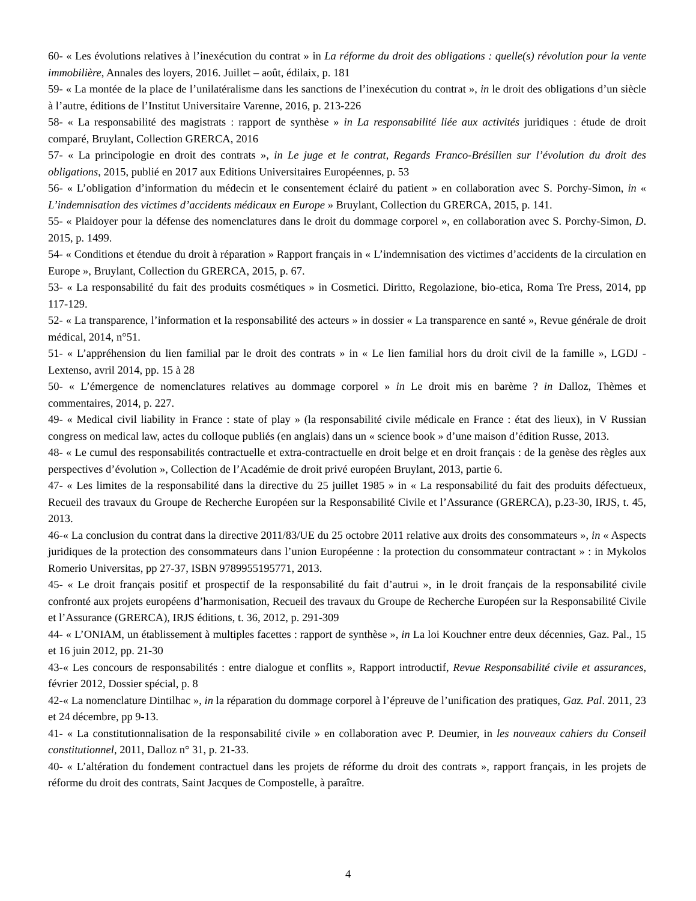60- « Les évolutions relatives à l’inexécution du contrat » in La réforme du droit des obligations : quelle(s) révolution pour la vente immobilière, Annales des loyers, 2016. Juillet – août, édilaix, p. 181
59- « La montée de la place de l’unilatéralisme dans les sanctions de l’inexécution du contrat », in le droit des obligations d’un siècle à l’autre, éditions de l’Institut Universitaire Varenne, 2016, p. 213-226
58- « La responsabilité des magistrats : rapport de synthèse » in La responsabilité liée aux activités juridiques : étude de droit comparé, Bruylant, Collection GRERCA, 2016
57- « La principologie en droit des contrats », in Le juge et le contrat, Regards Franco-Brésilien sur l’évolution du droit des obligations, 2015, publié en 2017 aux Editions Universitaires Européennes, p. 53
56- « L’obligation d’information du médecin et le consentement éclairé du patient » en collaboration avec S. Porchy-Simon, in « L’indemnisation des victimes d’accidents médicaux en Europe » Bruylant, Collection du GRERCA, 2015, p. 141.
55- « Plaidoyer pour la défense des nomenclatures dans le droit du dommage corporel », en collaboration avec S. Porchy-Simon, D. 2015, p. 1499.
54- « Conditions et étendue du droit à réparation » Rapport français in « L’indemnisation des victimes d’accidents de la circulation en Europe », Bruylant, Collection du GRERCA, 2015, p. 67.
53- « La responsabilité du fait des produits cosmétiques » in Cosmetici. Diritto, Regolazione, bio-etica, Roma Tre Press, 2014, pp 117-129.
52- « La transparence, l’information et la responsabilité des acteurs » in dossier « La transparence en santé », Revue générale de droit médical, 2014, n°51.
51- « L’appréhension du lien familial par le droit des contrats » in « Le lien familial hors du droit civil de la famille », LGDJ - Lextenso, avril 2014, pp. 15 à 28
50- « L’émergence de nomenclatures relatives au dommage corporel » in Le droit mis en barème ? in Dalloz, Thèmes et commentaires, 2014, p. 227.
49- « Medical civil liability in France : state of play » (la responsabilité civile médicale en France : état des lieux), in V Russian congress on medical law, actes du colloque publiés (en anglais) dans un « science book » d’une maison d’édition Russe, 2013.
48- « Le cumul des responsabilités contractuelle et extra-contractuelle en droit belge et en droit français : de la genèse des règles aux perspectives d’évolution », Collection de l’Académie de droit privé européen Bruylant, 2013, partie 6.
47- « Les limites de la responsabilité dans la directive du 25 juillet 1985 » in « La responsabilité du fait des produits défectueux, Recueil des travaux du Groupe de Recherche Européen sur la Responsabilité Civile et l’Assurance (GRERCA), p.23-30, IRJS, t. 45, 2013.
46-« La conclusion du contrat dans la directive 2011/83/UE du 25 octobre 2011 relative aux droits des consommateurs », in « Aspects juridiques de la protection des consommateurs dans l’union Européenne : la protection du consommateur contractant » : in Mykolos Romerio Universitas, pp 27-37, ISBN 9789955195771, 2013.
45- « Le droit français positif et prospectif de la responsabilité du fait d’autrui », in le droit français de la responsabilité civile confronté aux projets européens d’harmonisation, Recueil des travaux du Groupe de Recherche Européen sur la Responsabilité Civile et l’Assurance (GRERCA), IRJS éditions, t. 36, 2012, p. 291-309
44- « L’ONIAM, un établissement à multiples facettes : rapport de synthèse », in La loi Kouchner entre deux décennies, Gaz. Pal., 15 et 16 juin 2012, pp. 21-30
43-« Les concours de responsabilités : entre dialogue et conflits », Rapport introductif, Revue Responsabilité civile et assurances, février 2012, Dossier spécial, p. 8
42-« La nomenclature Dintilhac », in la réparation du dommage corporel à l’épreuve de l’unification des pratiques, Gaz. Pal. 2011, 23 et 24 décembre, pp 9-13.
41- « La constitutionnalisation de la responsabilité civile » en collaboration avec P. Deumier, in les nouveaux cahiers du Conseil constitutionnel, 2011, Dalloz n° 31, p. 21-33.
40- « L’altération du fondement contractuel dans les projets de réforme du droit des contrats », rapport français, in les projets de réforme du droit des contrats, Saint Jacques de Compostelle, à paraître.
4